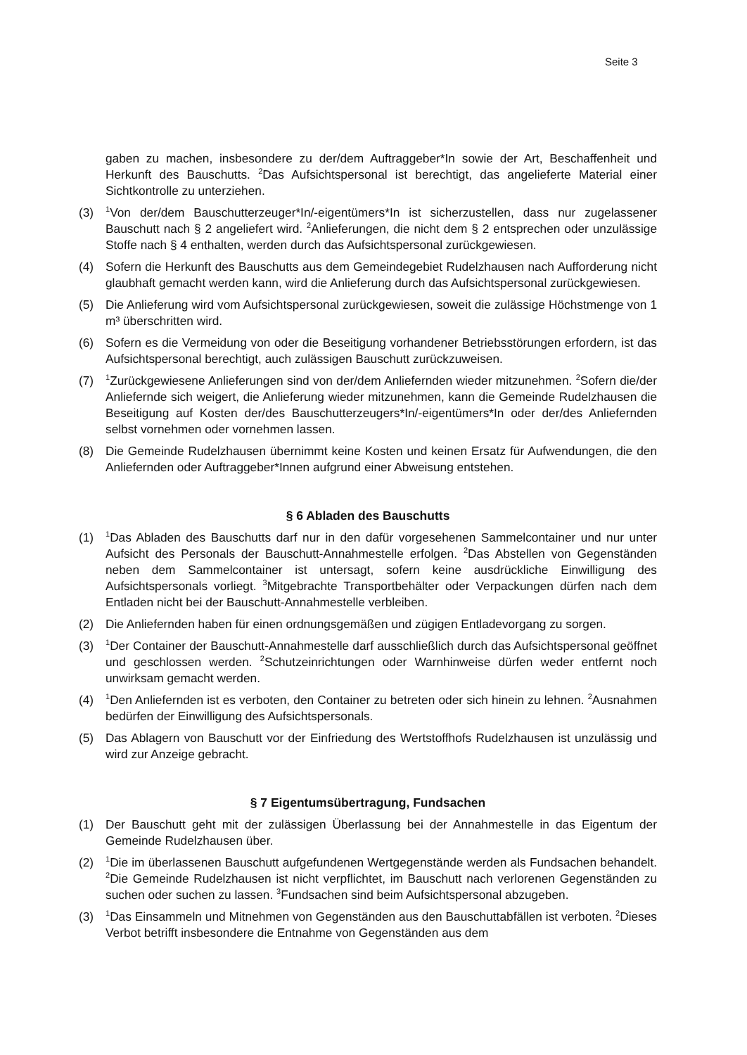Seite 3
gaben zu machen, insbesondere zu der/dem Auftraggeber*In sowie der Art, Beschaffenheit und Herkunft des Bauschutts. <sup>2</sup>Das Aufsichtspersonal ist berechtigt, das angelieferte Material einer Sichtkontrolle zu unterziehen.
(3) <sup>1</sup>Von der/dem Bauschutterzeuger*In/-eigentümers*In ist sicherzustellen, dass nur zugelassener Bauschutt nach § 2 angeliefert wird. <sup>2</sup>Anlieferungen, die nicht dem § 2 entsprechen oder unzulässige Stoffe nach § 4 enthalten, werden durch das Aufsichtspersonal zurückgewiesen.
(4) Sofern die Herkunft des Bauschutts aus dem Gemeindegebiet Rudelzhausen nach Aufforderung nicht glaubhaft gemacht werden kann, wird die Anlieferung durch das Aufsichtspersonal zurückgewiesen.
(5) Die Anlieferung wird vom Aufsichtspersonal zurückgewiesen, soweit die zulässige Höchstmenge von 1 m³ überschritten wird.
(6) Sofern es die Vermeidung von oder die Beseitigung vorhandener Betriebsstörungen erfordern, ist das Aufsichtspersonal berechtigt, auch zulässigen Bauschutt zurückzuweisen.
(7) <sup>1</sup>Zurückgewiesene Anlieferungen sind von der/dem Anliefernden wieder mitzunehmen. <sup>2</sup>Sofern die/der Anliefernde sich weigert, die Anlieferung wieder mitzunehmen, kann die Gemeinde Rudelzhausen die Beseitigung auf Kosten der/des Bauschutterzeugers*In/-eigentümers*In oder der/des Anliefernden selbst vornehmen oder vornehmen lassen.
(8) Die Gemeinde Rudelzhausen übernimmt keine Kosten und keinen Ersatz für Aufwendungen, die den Anliefernden oder Auftraggeber*Innen aufgrund einer Abweisung entstehen.
§ 6 Abladen des Bauschutts
(1) <sup>1</sup>Das Abladen des Bauschutts darf nur in den dafür vorgesehenen Sammelcontainer und nur unter Aufsicht des Personals der Bauschutt-Annahmestelle erfolgen. <sup>2</sup>Das Abstellen von Gegenständen neben dem Sammelcontainer ist untersagt, sofern keine ausdrückliche Einwilligung des Aufsichtspersonals vorliegt. <sup>3</sup>Mitgebrachte Transportbehälter oder Verpackungen dürfen nach dem Entladen nicht bei der Bauschutt-Annahmestelle verbleiben.
(2) Die Anliefernden haben für einen ordnungsgemäßen und zügigen Entladevorgang zu sorgen.
(3) <sup>1</sup>Der Container der Bauschutt-Annahmestelle darf ausschließlich durch das Aufsichtspersonal geöffnet und geschlossen werden. <sup>2</sup>Schutzeinrichtungen oder Warnhinweise dürfen weder entfernt noch unwirksam gemacht werden.
(4) <sup>1</sup>Den Anliefernden ist es verboten, den Container zu betreten oder sich hinein zu lehnen. <sup>2</sup>Ausnahmen bedürfen der Einwilligung des Aufsichtspersonals.
(5) Das Ablagern von Bauschutt vor der Einfriedung des Wertstoffhofs Rudelzhausen ist unzulässig und wird zur Anzeige gebracht.
§ 7 Eigentumsübertragung, Fundsachen
(1) Der Bauschutt geht mit der zulässigen Überlassung bei der Annahmestelle in das Eigentum der Gemeinde Rudelzhausen über.
(2) <sup>1</sup>Die im überlassenen Bauschutt aufgefundenen Wertgegenstände werden als Fundsachen behandelt. <sup>2</sup>Die Gemeinde Rudelzhausen ist nicht verpflichtet, im Bauschutt nach verlorenen Gegenständen zu suchen oder suchen zu lassen. <sup>3</sup>Fundsachen sind beim Aufsichtspersonal abzugeben.
(3) <sup>1</sup>Das Einsammeln und Mitnehmen von Gegenständen aus den Bauschuttabfällen ist verboten. <sup>2</sup>Dieses Verbot betrifft insbesondere die Entnahme von Gegenständen aus dem